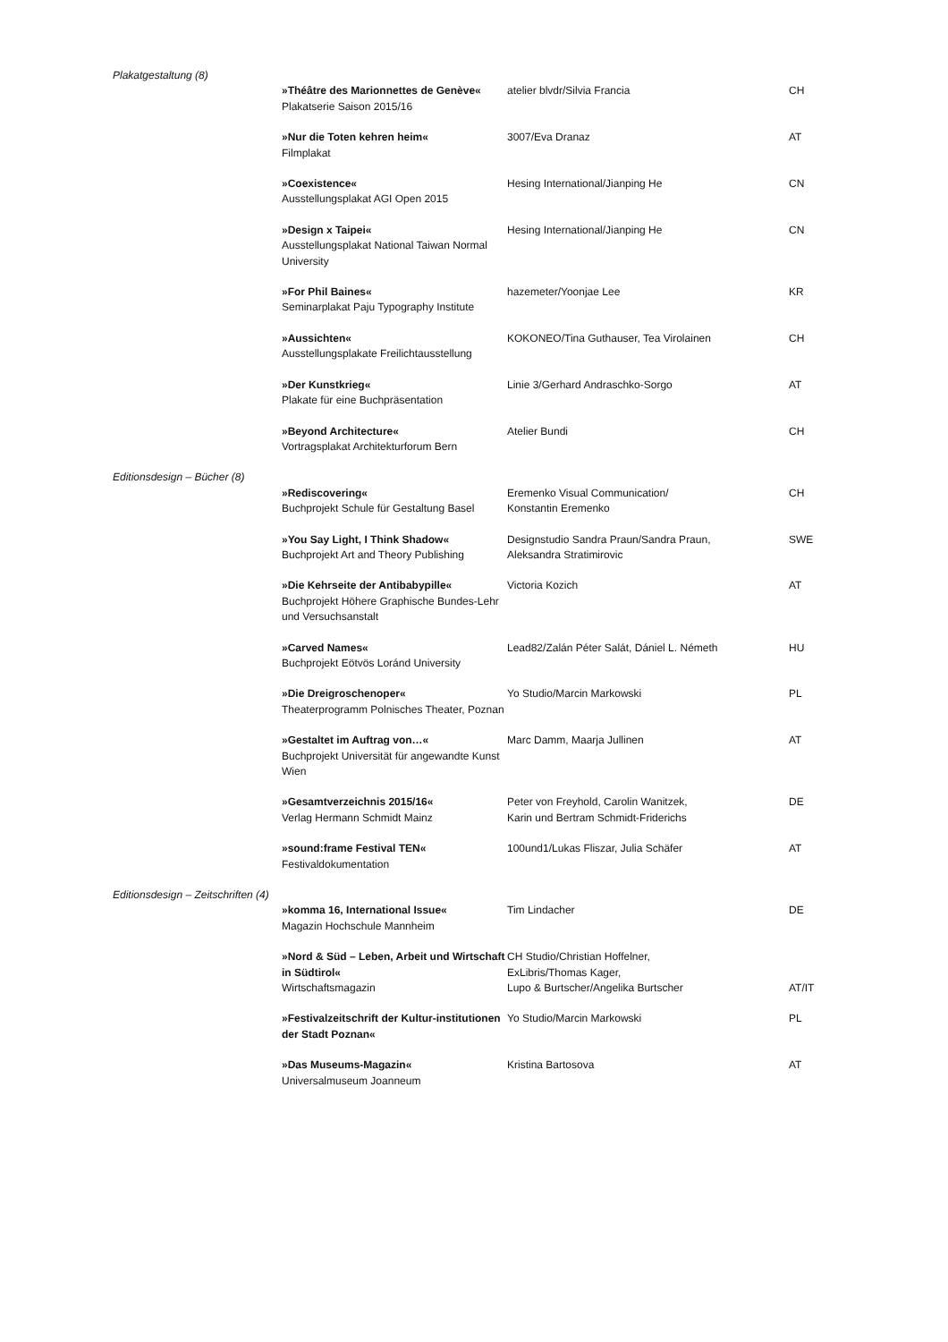| Plakatgestaltung (8) | | | |
| | »Théâtre des Marionnettes de Genève« Plakatserie Saison 2015/16 | atelier blvdr/Silvia Francia | CH |
| | »Nur die Toten kehren heim« Filmplakat | 3007/Eva Dranaz | AT |
| | »Coexistence« Ausstellungsplakat AGI Open 2015 | Hesing International/Jianping He | CN |
| | »Design x Taipei« Ausstellungsplakat National Taiwan Normal University | Hesing International/Jianping He | CN |
| | »For Phil Baines« Seminarplakat Paju Typography Institute | hazemeter/Yoonjae Lee | KR |
| | »Aussichten« Ausstellungsplakate Freilichtausstellung | KOKONEO/Tina Guthauser, Tea Virolainen | CH |
| | »Der Kunstkrieg« Plakate für eine Buchpräsentation | Linie 3/Gerhard Andraschko-Sorgo | AT |
| | »Beyond Architecture« Vortragsplakat Architekturforum Bern | Atelier Bundi | CH |
| Editionsdesign – Bücher (8) | | | |
| | »Rediscovering« Buchprojekt Schule für Gestaltung Basel | Eremenko Visual Communication/ Konstantin Eremenko | CH |
| | »You Say Light, I Think Shadow« Buchprojekt Art and Theory Publishing | Designstudio Sandra Praun/Sandra Praun, Aleksandra Stratimirovic | SWE |
| | »Die Kehrseite der Antibabypille« Buchprojekt Höhere Graphische Bundes-Lehr und Versuchsanstalt | Victoria Kozich | AT |
| | »Carved Names« Buchprojekt Eötvös Loránd University | Lead82/Zalán Péter Salát, Dániel L. Németh | HU |
| | »Die Dreigroschenoper« Theaterprogramm Polnisches Theater, Poznan | Yo Studio/Marcin Markowski | PL |
| | »Gestaltet im Auftrag von…« Buchprojekt Universität für angewandte Kunst Wien | Marc Damm, Maarja Jullinen | AT |
| | »Gesamtverzeichnis 2015/16« Verlag Hermann Schmidt Mainz | Peter von Freyhold, Carolin Wanitzek, Karin und Bertram Schmidt-Friderichs | DE |
| | »sound:frame Festival TEN« Festivaldokumentation | 100und1/Lukas Fliszar, Julia Schäfer | AT |
| Editionsdesign – Zeitschriften (4) | | | |
| | »komma 16, International Issue« Magazin Hochschule Mannheim | Tim Lindacher | DE |
| | »Nord & Süd – Leben, Arbeit und Wirtschaft in Südtirol« Wirtschaftsmagazin | CH Studio/Christian Hoffelner, ExLibris/Thomas Kager, Lupo & Burtscher/Angelika Burtscher | AT/IT |
| | »Festivalzeitschrift der Kultur-institutionen der Stadt Poznan« | Yo Studio/Marcin Markowski | PL |
| | »Das Museums-Magazin« Universalmuseum Joanneum | Kristina Bartosova | AT |